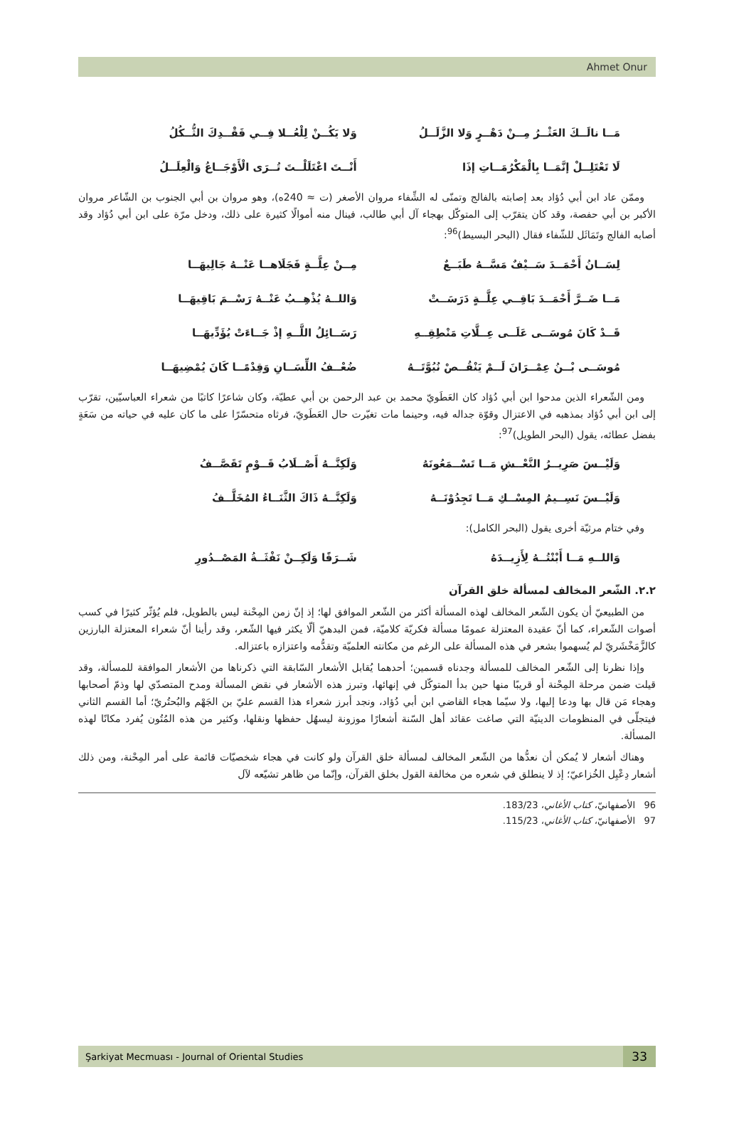Ahmet Onur
مَــا نالَــكَ العَثْــرُ مِــنْ دَهْــرٍ وَلا الزَّلَــلُ وَلا يَكُــنْ لِلْعُــلا فِــي فَقْــدِكَ الثُّــكُلُ
لَا تَعْتَلِــلْ إنَّمَــا بِالْمَكْرُمَــاتِ إذَا أَنْــتَ اعْتَلَلْــتَ تُــرَى الْأَوْجَــاعُ وَالْعِلَــلُ
وممّن عاد ابن أبي دُؤاد بعد إصابته بالفالج وتمنّى له الشِّفاء مروان الأصغر (ت ≈ 240ه)، وهو مروان بن أبي الجنوب بن الشّاعر مروان الأكبر بن أبي حفصة، وقد كان يتقرّب إلى المتوكّل بهجاء آل أبي طالب، فينال منه أموالًا كثيرة على ذلك، ودخل مرّة على ابن أبي دُؤاد وقد أصابه الفالج وتَمَاثَل للشّفاء فقال (البحر البسيط)<sup>96</sup>:
لِسَــانُ أَحْمَــدَ سَــيْفٌ مَسَّــهُ طَبَــعٌ مِــنْ عِلَّــةٍ فَجَلَاهــا عَنْــهُ جَالِيهَــا
مَــا ضَــرَّ أَحْمَــدَ بَاقِــي عِلَّــةٍ دَرَسَــتْ وَاللــهُ يُذْهِــبُ عَنْــهُ رَسْــمَ بَاقِيهَــا
قَــدْ كَانَ مُوسَــى عَلَــى عِــلَّاتِ مَنْطِقِــهِ رَسَــائِلُ اللَّــهِ إذْ جَــاءَتْ يُؤَدِّيهَــا
مُوسَــى بْــنُ عِمْــرَانَ لَــمْ يَنْقُــصْ نُبُوَّتَــهُ ضُعْــفُ اللِّسَــانِ وَقِدْمًــا كَانَ يُمْضِيهَــا
ومن الشّعراء الذين مدحوا ابن أبي دُؤاد كان العَطَويّ محمد بن عبد الرحمن بن أبي عطيّة، وكان شاعرًا كاتبًا من شعراء العباسيّين، تقرّب إلى ابن أبي دُؤاد بمذهبه في الاعتزال وقوّة جداله فيه، وحينما مات تغيّرت حال العَطَويّ، فرثاه متحسّرًا على ما كان عليه في حياته من سَعَةٍ بفضل عطائه، يقول (البحر الطويل)<sup>97</sup>:
وَلَيْــسَ صَرِيــرُ النَّعْــشِ مَــا تَسْــمَعُونَهُ وَلَكِنَّــهُ أَصْــلَابُ قَــوْمٍ تَقَصَّــفُ
وَلَيْــسَ نَسِــيمُ المِسْــكِ مَــا تَجِدُوْنَــهُ وَلَكِنَّــهُ ذَاكَ الثَّنَــاءُ المُخَلَّــفُ
وفي ختام مرثيّة أخرى يقول (البحر الكامل):
وَاللــهِ مَــا أَبْنْتُــهُ لِأَزِيــدَهُ شَــرَفًا وَلَكِــنْ نَفْثَــةُ المَصْــدُورِ
٢.٢. الشّعر المخالف لمسألة خلق القرآن
من الطبيعيّ أن يكون الشّعر المخالف لهذه المسألة أكثر من الشّعر الموافق لها؛ إذ إنّ زمن المِحْنة ليس بالطويل، فلم يُؤثّر كثيرًا في كسب أصوات الشّعراء، كما أنّ عقيدة المعتزلة عمومًا مسألة فكريّة كلاميّة، فمن البدهيّ ألّا يكثر فيها الشّعر، وقد رأينا أنّ شعراء المعتزلة البارزين كالزَّمَخْشَريّ لم يُسهموا بشعر في هذه المسألة على الرغم من مكانته العلميّة وتقدُّمه واعتزازه باعتزاله.
وإذا نظرنا إلى الشّعر المخالف للمسألة وجدناه قسمين؛ أحدهما يُقابل الأشعار السّابقة التي ذكرناها من الأشعار الموافقة للمسألة، وقد قيلت ضمن مرحلة المِحْنة أو قريبًا منها حين بدأ المتوكّل في إنهائها، وتبرز هذه الأشعار في نقض المسألة ومدح المتصدّي لها وذمّ أصحابها وهجاء مَن قال بها ودعا إليها، ولا سيّما هجاء القاضي ابن أبي دُؤاد، ونجد أبرز شعراء هذا القسم عليّ بن الجَهْم والبُحتُريّ؛ أما القسم الثاني فيتجلّى في المنظومات الدينيّة التي صاغت عقائد أهل السّنة أشعارًا موزونة ليسهُل حفظها ونقلها، وكثير من هذه المُتُون يُفرد مكانًا لهذه المسألة.
وهناك أشعار لا يُمكن أن نعدُّها من الشّعر المخالف لمسألة خلق القرآن ولو كانت في هجاء شخصيّات قائمة على أمر المِحْنة، ومن ذلك أشعار دِعْبِل الخُزاعيّ؛ إذ لا ينطلق في شعره من مخالفة القول بخلق القرآن، وإنّما من ظاهر تشيّعه لآل
96 الأصفهانيّ، كتاب الأغاني، 183/23.
97 الأصفهانيّ، كتاب الأغاني، 115/23.
Şarkiyat Mecmuası - Journal of Oriental Studies 33